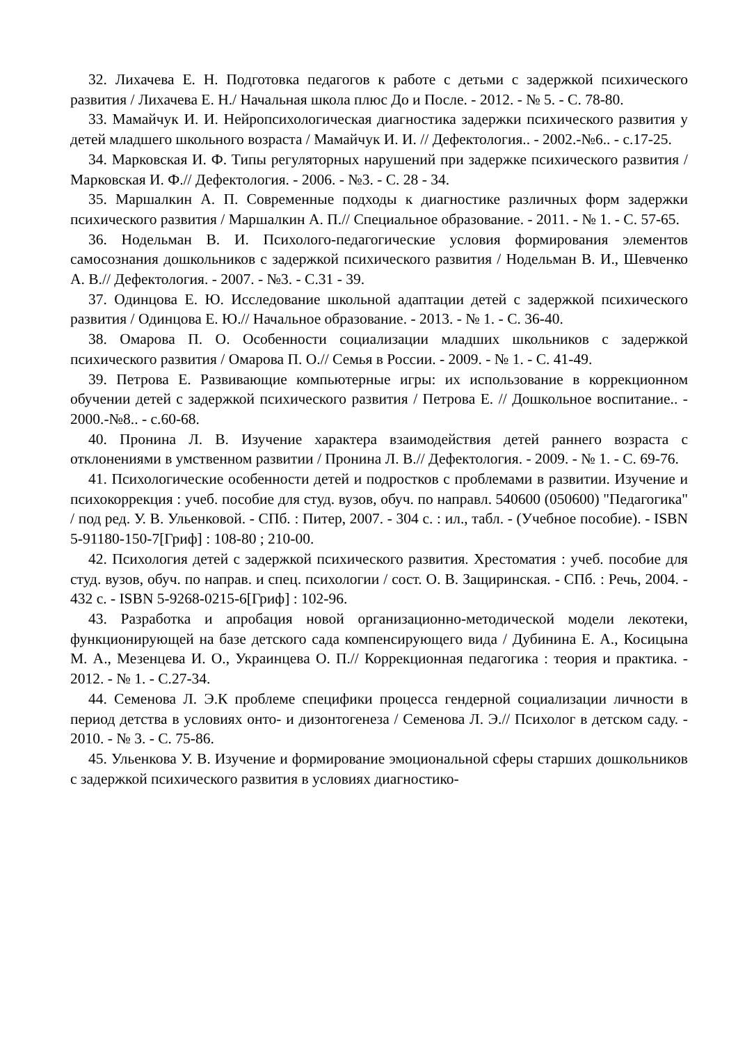32. Лихачева Е. Н. Подготовка педагогов к работе с детьми с задержкой психического развития / Лихачева Е. Н./ Начальная школа плюс До и После. - 2012. - № 5. - С. 78-80.
33. Мамайчук И. И. Нейропсихологическая диагностика задержки психического развития у детей младшего школьного возраста / Мамайчук И. И. // Дефектология.. - 2002.-№6.. - с.17-25.
34. Марковская И. Ф. Типы регуляторных нарушений при задержке психического развития / Марковская И. Ф.// Дефектология. - 2006. - №3. - С. 28 - 34.
35. Маршалкин А. П. Современные подходы к диагностике различных форм задержки психического развития / Маршалкин А. П.// Специальное образование. - 2011. - № 1. - С. 57-65.
36. Нодельман В. И. Психолого-педагогические условия формирования элементов самосознания дошкольников с задержкой психического развития / Нодельман В. И., Шевченко А. В.// Дефектология. - 2007. - №3. - С.31 - 39.
37. Одинцова Е. Ю. Исследование школьной адаптации детей с задержкой психического развития / Одинцова Е. Ю.// Начальное образование. - 2013. - № 1. - С. 36-40.
38. Омарова П. О. Особенности социализации младших школьников с задержкой психического развития / Омарова П. О.// Семья в России. - 2009. - № 1. - С. 41-49.
39. Петрова Е. Развивающие компьютерные игры: их использование в коррекционном обучении детей с задержкой психического развития / Петрова Е. // Дошкольное воспитание.. - 2000.-№8.. - с.60-68.
40. Пронина Л. В. Изучение характера взаимодействия детей раннего возраста с отклонениями в умственном развитии / Пронина Л. В.// Дефектология. - 2009. - № 1. - С. 69-76.
41. Психологические особенности детей и подростков с проблемами в развитии. Изучение и психокоррекция : учеб. пособие для студ. вузов, обуч. по направл. 540600 (050600) "Педагогика" / под ред. У. В. Ульенковой. - СПб. : Питер, 2007. - 304 с. : ил., табл. - (Учебное пособие). - ISBN 5-91180-150-7[Гриф] : 108-80 ; 210-00.
42. Психология детей с задержкой психического развития. Хрестоматия : учеб. пособие для студ. вузов, обуч. по направ. и спец. психологии / сост. О. В. Защиринская. - СПб. : Речь, 2004. - 432 с. - ISBN 5-9268-0215-6[Гриф] : 102-96.
43. Разработка и апробация новой организационно-методической модели лекотеки, функционирующей на базе детского сада компенсирующего вида / Дубинина Е. А., Косицына М. А., Мезенцева И. О., Украинцева О. П.// Коррекционная педагогика : теория и практика. - 2012. - № 1. - С.27-34.
44. Семенова Л. Э.К проблеме специфики процесса гендерной социализации личности в период детства в условиях онто- и дизонтогенеза / Семенова Л. Э.// Психолог в детском саду. - 2010. - № 3. - С. 75-86.
45. Ульенкова У. В. Изучение и формирование эмоциональной сферы старших дошкольников с задержкой психического развития в условиях диагностико-